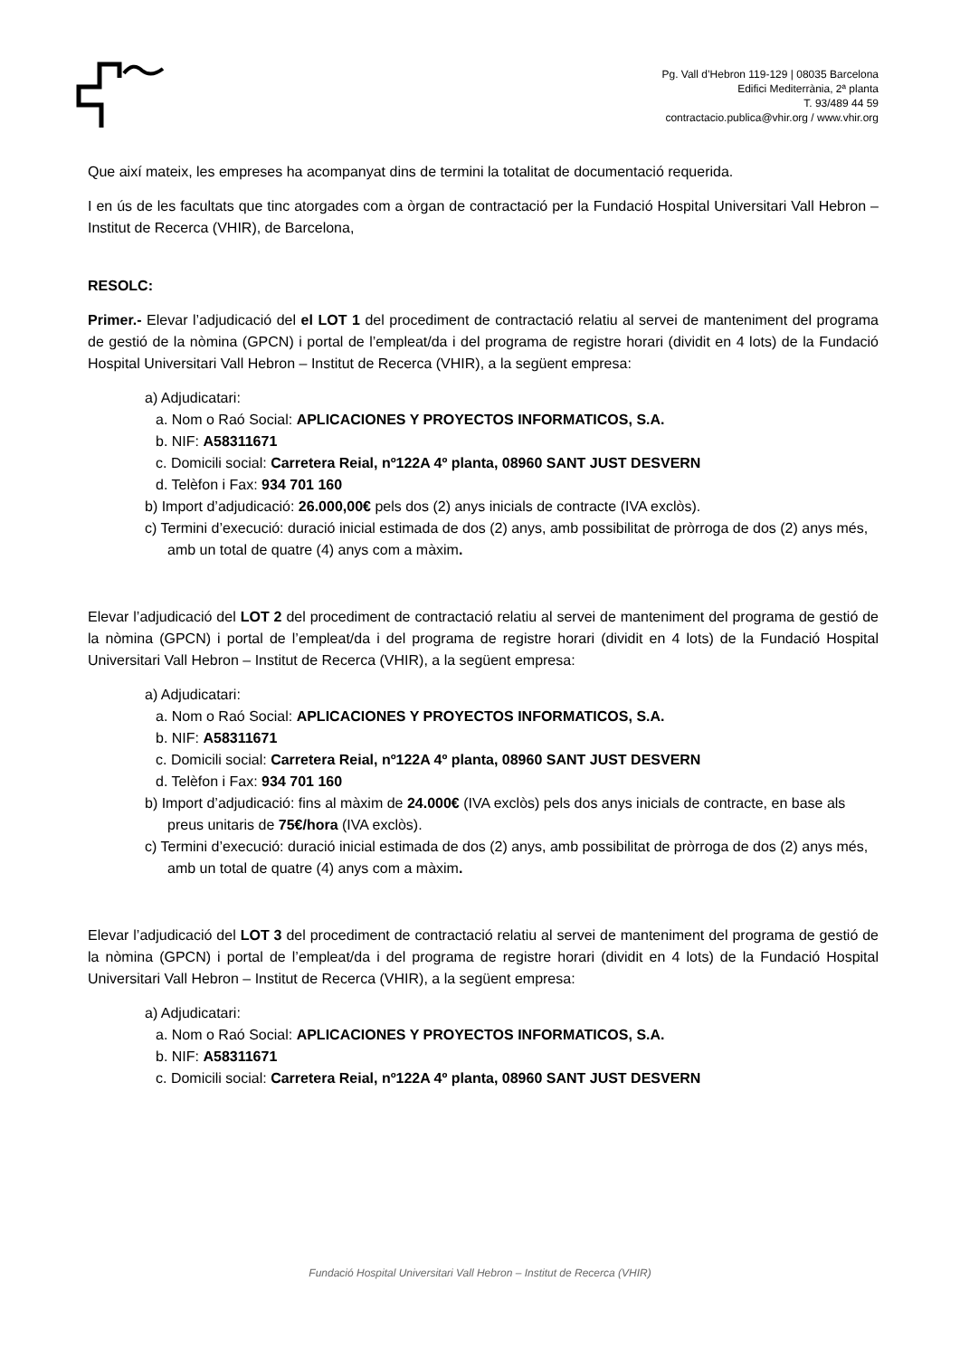Pg. Vall d’Hebron 119-129 | 08035 Barcelona
Edifici Mediterrània, 2ª planta
T. 93/489 44 59
contractacio.publica@vhir.org / www.vhir.org
Que així mateix, les empreses ha acompanyat dins de termini la totalitat de documentació requerida.
I en ús de les facultats que tinc atorgades com a òrgan de contractació per la Fundació Hospital Universitari Vall Hebron –Institut de Recerca (VHIR), de Barcelona,
RESOLC:
Primer.- Elevar l’adjudicació del el LOT 1 del procediment de contractació relatiu al servei de manteniment del programa de gestió de la nòmina (GPCN) i portal de l’empleat/da i del programa de registre horari (dividit en 4 lots) de la Fundació Hospital Universitari Vall Hebron – Institut de Recerca (VHIR), a la següent empresa:
a) Adjudicatari:
a. Nom o Raó Social: APLICACIONES Y PROYECTOS INFORMATICOS, S.A.
b. NIF: A58311671
c. Domicili social: Carretera Reial, nº122A 4º planta, 08960 SANT JUST DESVERN
d. Telèfon i Fax: 934 701 160
b) Import d’adjudicació: 26.000,00€ pels dos (2) anys inicials de contracte (IVA exclòs).
c) Termini d’execució: duració inicial estimada de dos (2) anys, amb possibilitat de pròrroga de dos (2) anys més, amb un total de quatre (4) anys com a màxim.
Elevar l’adjudicació del LOT 2 del procediment de contractació relatiu al servei de manteniment del programa de gestió de la nòmina (GPCN) i portal de l’empleat/da i del programa de registre horari (dividit en 4 lots) de la Fundació Hospital Universitari Vall Hebron – Institut de Recerca (VHIR), a la següent empresa:
a) Adjudicatari:
a. Nom o Raó Social: APLICACIONES Y PROYECTOS INFORMATICOS, S.A.
b. NIF: A58311671
c. Domicili social: Carretera Reial, nº122A 4º planta, 08960 SANT JUST DESVERN
d. Telèfon i Fax: 934 701 160
b) Import d’adjudicació: fins al màxim de 24.000€ (IVA exclòs) pels dos anys inicials de contracte, en base als preus unitaris de 75€/hora (IVA exclòs).
c) Termini d’execució: duració inicial estimada de dos (2) anys, amb possibilitat de pròrroga de dos (2) anys més, amb un total de quatre (4) anys com a màxim.
Elevar l’adjudicació del LOT 3 del procediment de contractació relatiu al servei de manteniment del programa de gestió de la nòmina (GPCN) i portal de l’empleat/da i del programa de registre horari (dividit en 4 lots) de la Fundació Hospital Universitari Vall Hebron – Institut de Recerca (VHIR), a la següent empresa:
a) Adjudicatari:
a. Nom o Raó Social: APLICACIONES Y PROYECTOS INFORMATICOS, S.A.
b. NIF: A58311671
c. Domicili social: Carretera Reial, nº122A 4º planta, 08960 SANT JUST DESVERN
Fundació Hospital Universitari Vall Hebron – Institut de Recerca (VHIR)